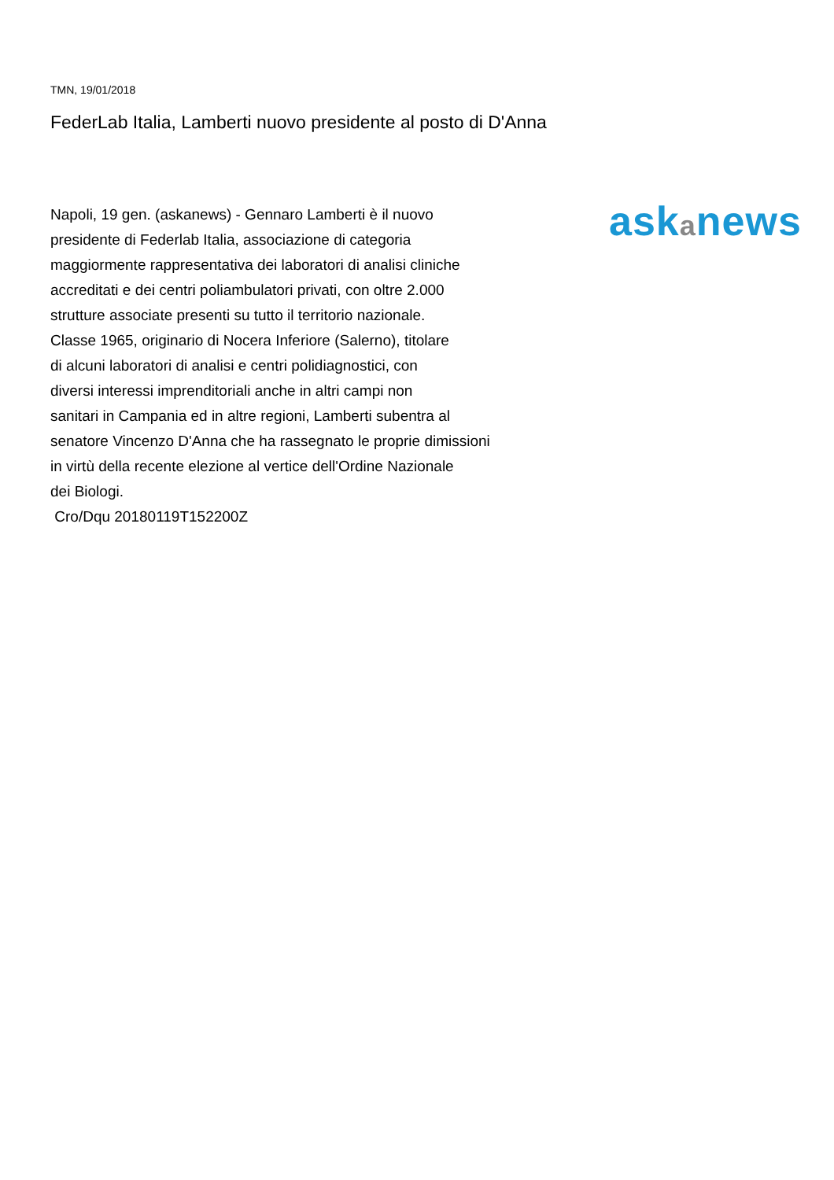TMN, 19/01/2018
FederLab Italia, Lamberti nuovo presidente al posto di D'Anna
Napoli, 19 gen. (askanews) - Gennaro Lamberti è il nuovo
presidente di Federlab Italia, associazione di categoria
maggiormente rappresentativa dei laboratori di analisi cliniche
accreditati e dei centri poliambulatori privati, con oltre 2.000
strutture associate presenti su tutto il territorio nazionale.
Classe 1965, originario di Nocera Inferiore (Salerno), titolare
di alcuni laboratori di analisi e centri polidiagnostici, con
diversi interessi imprenditoriali anche in altri campi non
sanitari in Campania ed in altre regioni, Lamberti subentra al
senatore Vincenzo D'Anna che ha rassegnato le proprie dimissioni
in virtù della recente elezione al vertice dell'Ordine Nazionale
dei Biologi.
Cro/Dqu 20180119T152200Z
askanews